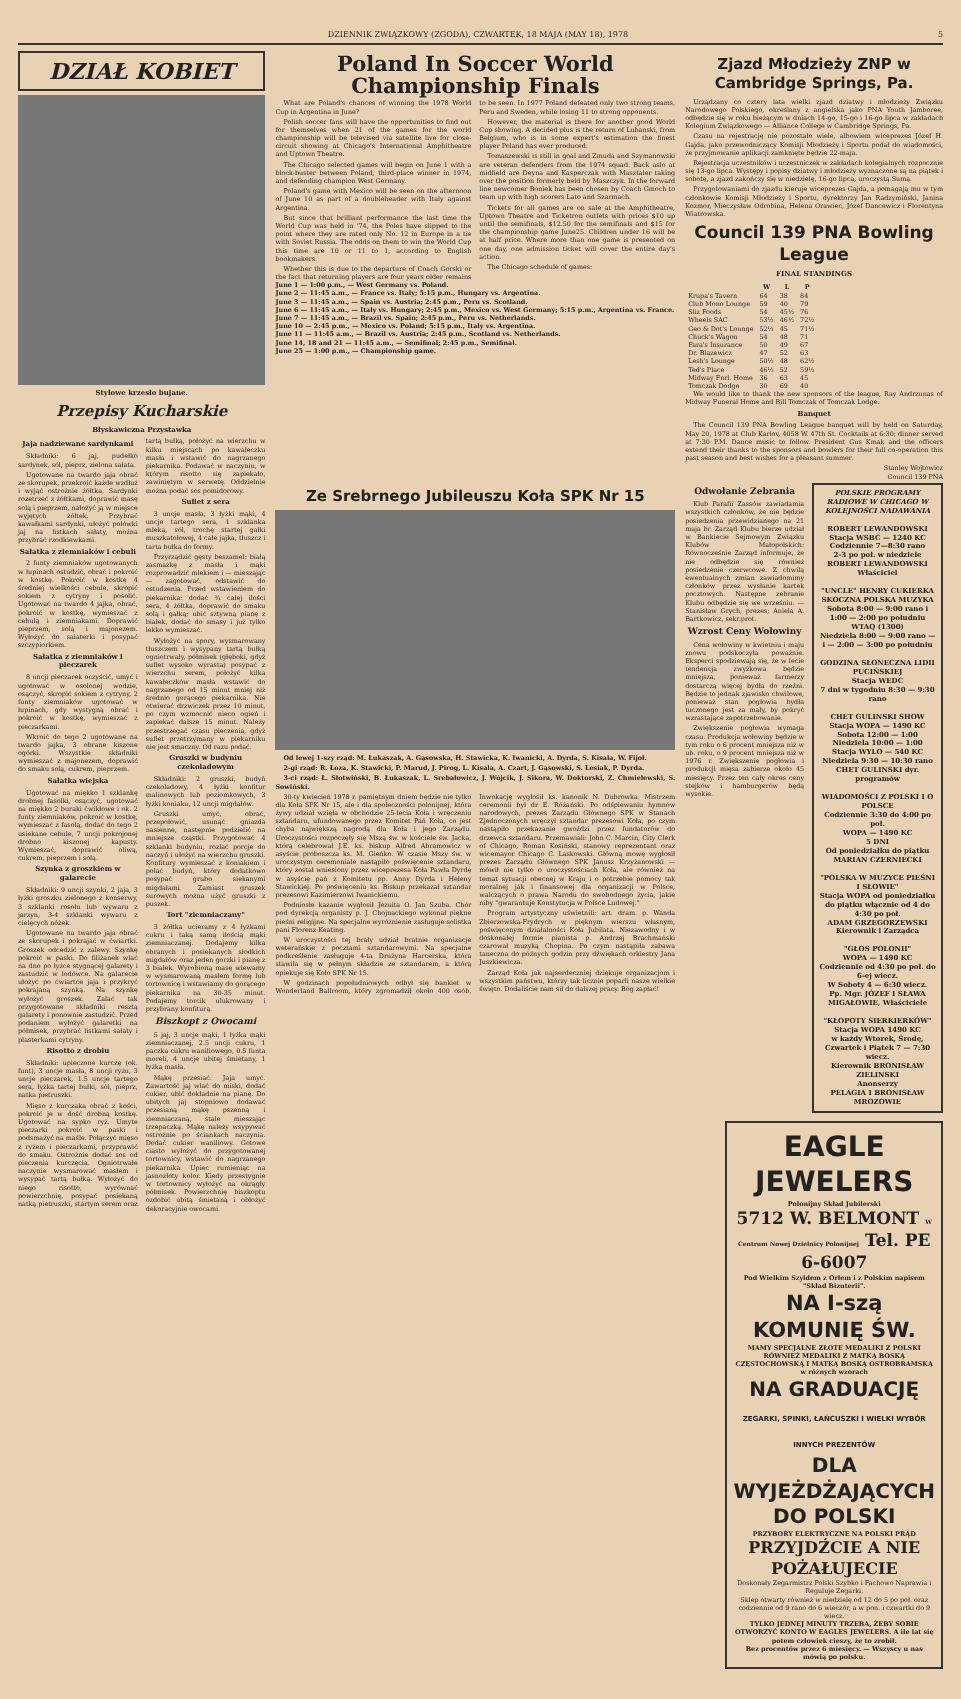DZIENNIK ZWIĄZKOWY (ZGODA), CZWARTEK, 18 MAJA (MAY 18), 1978 5
DZIAŁ KOBIET
Stylowe krzesło bujane.
Przepisy Kucharskie
Błyskawiczna Przystawka
Jaja nadziewane sardynkami
Składniki: 6 jaj, pudełko sardynek, sól, pieprz, zielona sałata.
Ugotowane na twardo jaja obrać ze skorupek, przekroić każde wzdłuż i wyjąć ostrożnie żółtka. Sardynki rozetrzeć z żółtkami, doprawić masę solą i pieprzem, nałożyć ją w miejsce wyjętych żółtek. Przybrać kawałkami sardynki, ułożyć połówki jaj na listkach sałaty, można przybrać rzodkiewkami.
Sałatka z ziemniaków i cebuli
2 funty ziemniaków ugotowanych w łupinach ostudzić, obrać i pokroić w kostkę. Pokroić w kostkę 4 średniej wielkości cebule, skropić sokiem z cytryny i posolić. Ugotować na twardo 4 jajka, obrać, pokroić w kostkę, wymieszać z cebulą i ziemniakami. Doprawić pieprzem, solą i majonezem. Wyłożyć do salaterki i posypać szczypiorkiem.
Sałatka z ziemniaków i pieczarek
8 uncji pieczarek oczyścić, umyć i ugotować w osolonej wodzie, osączyć, skropić sokiem z cytryny, 2 funty ziemniaków ugotować w łupinach, gdy wystygną obrać i pokroić w kostkę, wymieszać z pieczarkami.
Wkroić do tego 2 ugotowane na twardo jajka, 3 obrane kiszone ogórki. Wszystkie składniki wymieszać z majonezem, doprawić do smaku solą, cukrem, pieprzem.
Sałatka wiejska
Ugotować na miękko 1 szklankę drobnej fasolki, osączyć, ugotować na miękko 2 buraki ćwikłowe i ok. 2 funty ziemniaków, pokroić w kostkę, wymieszać z fasolą, dodać do tego 2 usiekane cebule, 7 uncji pokrojonej drobno kiszonej kapusty. Wymieszać, doprawić oliwą, cukrem, pieprzem i solą.
Szynka z groszkiem w galarecie
Składniki: 9 uncji szynki, 2 jaja, 3 łyżki groszku zielonego z konserwy, 3 szklanki rosołu lub wywaru z jarzyn, 3-4 szklanki wywaru z cielęcych nóżek.
Ugotowane na twardo jaja obrać ze skorupek i pokrajać w ćwiartki. Groszek odcedzić z zalewy. Szynkę pokroić w paski. Do filiżanek wlać na dno po łyżce stygnącej galarety i zastudzić w lodówce. Na galarecie ułożyć po ćwiartce jaja i przykryć pokrajaną szynką. Na szynkę wyłożyć groszek. Zalać tak przygotowane składniki resztą galarety i ponownie zastudzić. Przed podaniem wyłożyć galaretki na półmisek, przybrać listkami sałaty i plasterkami cytryny.
Risotto z drobiu
Składniki: upieczone kurczę (ok. funt), 3 uncje masła, 8 uncji ryżu, 3 uncje pieczarek, 1.5 uncje tartego sera, łyżka tartej bułki, sól, pieprz, natka pietruszki.
Mięso z kurczaka obrać z kości, pokroić je w dość drobną kostkę. Ugotować na sypko ryż. Umyte pieczarki pokroić w paski i podsmażyć na maśle. Połączyć mięso z ryżem i pieczarkami, przyprawić do smaku. Ostrożnie dodać sos od pieczenia kurczęcia. Ogniotrwałe naczynie wysmarować masłem i wysypać tartą bułką. Wyłożyć do niego risotto, wyrównać powierzchnię, posypać posiekaną natką pietruszki, startym serem oraz tartą bułką, położyć na wierzchu w kilku miejscach po kawałeczku masła i wstawić do nagrzanego piekarnika. Podawać w naczyniu, w którym risotto się zapiekało, zawiniętym w serwetę. Oddzielnie można podać sos pomidorowy.
Suflet z sera
3 uncje masła, 3 łyżki mąki, 4 uncje tartego sera, 1 szklanka mleka, sól, trochę startej gałki muszkatołowej, 4 całe jajka, tłuszcz i tarta bułka do formy.
Przyrządzić gęsty beszamel: białą zasmażkę z masła i mąki rozprowadzić mlekiem i — mieszając — zagotować, odstawić do ostudzenia. Przed wstawieniem do piekarnika: dodać ¾ całej ilości sera, 4 żółtka, doprawić do smaku solą i gałką; ubić sztywną pianę z białek, dodać do smasy i już tylko lekko wymieszać.
Wyłożyć na spory, wysmarowany tłuszczem i wysypany tartą bułką ogniotrwały, półmisek (głęboki, gdyż suflet wysoko wyrasta) posypać z wierzchu serem, położyć kilka kawałeczków masła wstawić do nagrzanego od 15 minut mniej niż średnio gorącego piekarnika. Nie otwierać drzwiczek przez 10 minut, po czym wzmocnić nieco ogień i zapiekać dalsze 15 minut. Należy przestrzegać czasu pieczenia, gdyż suflet przetrzymany w piekarniku nie jest smaczny. Od razu podać.
Gruszki w budyniu czekoladowym
Składniki: 2 gruszki, budyń czekoladowy, 4 łyżki konfitur malinowych lub poziomkowych, 3 łyżki koniaku, 12 uncji migdałów.
Gruszki umyć, obrać, przepołowić, usunąć gniazda nasienne, następnie podzielić na mniejsze cząstki. Przygotować 4 szklanki budyniu, rozlać porcje do naczyń i ułożyć na wierzchu gruszki. Konfitury wymieszać z koniakiem i polać budyń, który dodatkowo posypać grubo siekanymi migdałami. Zamiast gruszek surowych można użyć gruszki z puszek.
Tort "ziemniaczany"
3 żółtka ucieramy z 4 łyżkami cukru i taką samą ilością mąki ziemniaczanej. Dodajemy kilka obranych i posiekanych słodkich migdałów oraz jeden gorzki i pianę z 3 białek. Wyrobioną masę wlewamy w wysmarowaną masłem formę lub tortownicę i wstawiamy do gorącego piekarnika na 30-35 minut. Podajemy torcik ulukrowany i przybrany konfiturą.
Biszkopt z Owocami
5 jaj, 3 uncje mąki, 1 łyżka mąki ziemniaczanej, 2.5 uncji cukru, 1 paczka cukru waniliowego, 0.5 funta moreli, 4 uncje ubitej śmietany, 1 łyżka masła.
Mąkę przesiać. Jaja umyć. Zawartość jaj wlać do miski, dodać cukier, ubić dokładnie na pianę. Do ubitych jaj stopniowo dodawać przesianą mąkę pszenną i ziemniaczaną, stale mieszając trzepaczką. Mąkę należy wsypywać ostrożnie po ściankach naczynia. Dodać cukier waniliowy. Gotowe ciasto wyłożyć do przygotowanej tortownicy, wstawić do nagrzanego piekarnika. Upiec rumieniąc na jasnozłoty kolor. Kiedy przestygnie w tortownicy wyłożyć na okrągły półmisek. Powierzchnię biszkoptu ozdobić ubitą śmietaną i obłożyć dekoracyjnie owocami.
Poland In Soccer World Championship Finals
What are Poland's chances of winning the 1978 World Cup in Argentina in June?
Polish soccer fans will have the opportunities to find out for themselves when 21 of the games for the world championship will be televised via satellite live for close-circuit showing at Chicago's International Amphitheatre and Uptown Theatre.
The Chicago selected games will begin on June 1 with a block-buster between Poland, third-place winner in 1974, and defending champion West Germany.
Poland's game with Mexico will be seen on the afternoon of June 10 as part of a doubleheader with Italy against Argentina.
But since that brilliant performance the last time the World Cup was held in '74, the Poles have slipped to the point where they are rated only No. 12 in Europe in a tie with Soviet Russia. The odds on them to win the World Cup this time are 10 or 11 to 1, according to English bookmakers.
Whether this is due to the departure of Coach Gorski or the fact that returning players are four years older remains to be seen. In 1977 Poland defeated only two strong teams, Peru and Sweden, while losing 11 to strong opponents.
However, the material is there for another good World Cup showing. A decided plus is the return of Lubanski, from Belgium, who is in some expert's estimation the finest player Poland has ever produced.
Tomaszewski is still in goal and Zmuda and Szymanowski are veteran defenders from the 1974 squad. Back aslo at midfield are Deyna and Kasperczak with Masztaler taking over the position formerly held by Maszczyk. In the forward line newcomer Boniek has been chosen by Coach Gmoch to team up with high scorers Lato and Szarmach.
Tickets for all games are on sale at the Amphitheatre, Uptown Theatre and Ticketron outlets with prices $10 up until the semifinals, $12.50 for the semifinals and $15 for the championship game June25. Children under 16 will be at half price. Where more than one game is presented on one day, one admission ticket will cover the entire day's action.
The Chicago schedule of games:
June 1 — 1:00 p.m., — West Germany vs. Poland.
June 2 — 11:45 a.m., — France vs. Italy; 5:15 p.m., Hungary vs. Argentina.
June 3 — 11:45 a.m., — Spain vs. Austria; 2:45 p.m., Peru vs. Scotland.
June 6 — 11:45 a.m., — Italy vs. Hungary; 2:45 p.m., Mexico vs. West Germany; 5:15 p.m., Argentina vs. France.
June 7 — 11:45 a.m., — Brazil vs. Spain; 2:45 p.m., Peru vs. Netherlands.
June 10 — 2:45 p.m., — Mexico vs. Poland; 5:15 p.m., Italy vs. Argentina.
June 11 — 11:45 a.m., — Brazil vs. Austria; 2:45 p.m., Scotland vs. Netherlands.
June 14, 18 and 21 — 11:45 a.m., — Semifinal; 2:45 p.m., Semifinal.
June 25 — 1:00 p.m., — Championship game.
Zjazd Młodzieży ZNP w Cambridge Springs, Pa.
Urządzany co cztery lata wielki zjazd dziatwy i młodzieży Związku Narodowego Polskiego, określany z angielska jako PNA Youth Jamboree, odbędzie się w roku bieżącym w dniach 14-go, 15-go i 16-go lipca w zakładach Kolegium Związkowego — Alliance College w Cambridge Springs, Pa.
Czasu na rejestrację nie pozostało wiele, albowiem wiceprezes Józef H. Gajda, jako przewodniczący Komisji Młodzieży i Sportu podał do wiadomości, że przyjmowanie aplikacji zamknięte będzie 22-maja.
Rejestracja uczestników i uczestniczek w zakładach kolegialnych rozpocznie się 13-go lipca. Występy i popisy dziatwy i młodzieży wyznaczone są na piątek i sobotę, a zjazd zakończy się w niedzielę, 16-go lipca, uroczystą Sumą.
Przygotowaniami do zjazdu kieruje wiceprezes Gajda, a pomagają mu w tym członkowie Komisji Młodzieży i Sportu, dyrektorzy Jan Radzymiński, Janina Kozmor, Mieczysław Odrobina, Helena Orawiec, Józef Dancewicz i Florentyna Wiatrowska.
Council 139 PNA Bowling League
FINAL STANDINGS
| | W | L | P |
| --- | --- | --- | --- |
| Krupa's Tavern | 64 | 38 | 84 |
| Club Mono Lounge | 59 | 40 | 79 |
| Sliz Foods | 54 | 45½ | 76 |
| Wheels SAC | 53½ | 46½ | 72½ |
| Geo & Dot's Lounge | 52½ | 45 | 71½ |
| Chuck's Wagon | 54 | 48 | 71 |
| Fara's Insurance | 50 | 49 | 67 |
| Dr. Blazewicz | 47 | 52 | 63 |
| Lesh's Lounge | 50½ | 48 | 62½ |
| Ted's Place | 46½ | 52 | 59½ |
| Midway Fnrl. Home | 36 | 63 | 45 |
| Tomczak Dodge | 30 | 69 | 40 |
We would like to thank the new sponsors of the league, Ray Andrzunas of Midway Funeral Home and Bill Tomczak of Tomczak Lodge.
Banquet
The Council 139 PNA Bowling League banquet will by held on Saturday, May 20, 1978 at Club Karlov, 4058 W. 47th St. Cocktails at 6:30; dinner served at 7:30 P.M. Dance music to follow. President Gus Kmak and the officers extend their thanks to the sponsors and bowlers for their full co-operation this past season and best wishes for a pleasant summer.
Stanley Wojtowicz
Council 139 PNA
Ze Srebrnego Jubileuszu Koła SPK Nr 15
Od lewej 1-szy rząd: M. Łukaszak, A. Gąsowska, H. Stawicka, K. Iwanicki, A. Dyrda, S. Kisala, W. Fijoł.
2-gi rząd: R. Łoza, K. Stawicki, P. Marud, J. Pirog, L. Kisala, A. Czart, J. Gąsowski, S. Lesiak, P. Dyrda.
3-ci rząd: Ł. Słotwiński, B. Łukaszak, L. Srebałowicz, J. Wójcik, J. Sikora, W. Doktorski, Z. Chmielewski, S. Sowiński.
30-ty kwiecień 1978 r. pamiętnym dniem będzie nie tylko dla Koła SPK Nr 15, ale i dla społeczności polonijnej, która żywy udział wzięła w obchodzie 25-lecia Koła i wręczeniu sztandaru, ufundowanego przez Komitet Pań Koła, co jest chyba największą nagrodą dla Koła i jego Zarządu. Uroczystości rozpoczęły się Mszą św. w kościele św. Jacka, którą celebrował J.E. ks. biskup Alfred Abramowicz w asyście proboszcza ks. M. Gieńko. W czasie Mszy św. w uroczystym ceremoniale nastąpiło poświęcenie sztandaru, który został wniesiony przez wiceprezesa Koła Pawła Dyrdę w asyście pań z Komitetu pp. Anny Dyrda i Heleny Stawickiej. Po poświęceniu ks. Biskup przekazał sztandar prezesowi Kazimierzowi Iwanickiemu.
Podniosłe kazanie wygłosił Jezuita O. Jan Szuba. Chór pod dyrekcją organisty p. J. Chojnackiego wykonał piękne pieśni religijne. Na specjalne wyróżnienie zasługuje solistka pani Florenz Keating.
W uroczystości tej brały udział bratnie organizacje weterańskie z pocztami sztandarowymi. Na specjalne podkreślenie zasługuje 4-ta Drużyna Harcerska, która stawiła się w pełnym składzie ze sztandarem, a którą opiekuje się Koło SPK Nr 15.
W godzinach popołudniowych odbył się bankiet w Wonderland Ballroom, który zgromadził około 400 osób. Inwokację wygłosił ks. kanonik N. Dubrowka. Mistrzem ceremonii był dr E. Różański. Po odśpiewaniu hymnów narodowych, prezes Zarządu Głównego SPK w Stanach Zjednoczonych wręczył sztandar prezesowi Koła, po czym nastąpiło przekazanie gwoździ przez fundatorów do drzewca sztandaru. Przemawiali: John C. Marcin, City Clerk of Chicago, Roman Kosiński, stanowy reprezentant oraz wicemayor Chicago C. Laskowski. Główną mowę wygłosił prezes Zarządu Głównego SPK Janusz Krzyżanowski — mówił nie tylko o uroczystościach Koła, ale również na temat sytuacji obecnej w Kraju i o potrzebie pomocy tak moralnej jak i finansowej dla organizacji w Polsce, walczących o prawa Narodu do swobodnego życia, jakie niby "gwarantuje Konstytucja w Polsce Ludowej."
Program artystyczny uświetnili: art. dram. p. Wanda Zbierzowska-Frydrych w pięknym wierszu własnym, poświęconym działalności Koła Jubilata. Niezawodny i w doskonałej formie pianista p. Andrzej Brachmański czarował muzyką Chopina. Po czym nastąpiła zabawa taneczna do późnych godzin przy dźwiękach orkiestry Jana Juszkiewicza.
Zarząd Koła jak najserdeczniej dziękuje organizacjom i wszystkim państwu, którzy tak licznie poparli nasze wielkie święto. Dodaliście nam sił do dalszej pracy. Bóg zapłać!
Odwołanie Zebrania
Klub Parafii Zassów zawiadamia wszystkich członków, że nie będzie posiedzenia przewidzianego na 21 maja br. Zarząd Klubu bierze udział w Bankiecie Sejmowym Związku Klubów Małopolskich: Równocześnie Zarząd informuje, że nie odbędzie się również posiedzenie czerwcowe. Z chwilą ewentualnych zmian zawiadomimy członków przez wysłanie kartek pocztowych. Następne zebranie Klubu odbędzie się we wrześniu. — Stanisław Grych, prezes; Aniela A. Bartkowicz, sekr.prot.
Wzrost Ceny Wołowiny
Cena wołowiny w kwietniu i maju znowu podskoczyła poważnie. Eksperci spodziewają się, że w lecie tendencja zwyżkowa będzie mniejsza, ponieważ farmerzy dostarczą więcej bydła do rzeźni. Będzie to jednak zjawisko chwilowe, ponieważ stan pogłowia bydła tuczonego jest za mały, by pokryć wzrastające zapotrzebowanie.
Zwiększenie pogłowia wymaga czasu. Produkcja wołowiny będzie w tym roku o 6 procent mniejsza niż w ub. roku, o 9 procent mniejsza niż w 1976 r. Zwiększenie pogłowia i produkcji mięsa zabierze około 45 miesięcy. Przez ten cały okres ceny stejków i hamburgerów będą wysokie.
POLSKIE PROGRAMY RADIOWE W CHICAGO W KOLEJNOŚCI NADAWANIA
ROBERT LEWANDOWSKI
Stacja WSBC — 1240 KC
Codziennie 7—8:30 rano
2-3 po poł. w niedziele
ROBERT LEWANDOWSKI Właściciel
"UNCLE" HENRY CUKIERKA
SKOCZNA POLSKA MUZYKA
Sobota 8:00 — 9:00 rano i 1:00 — 2:00 po południu
WTAQ (1300)
Niedziela 8:00 — 9:00 rano — i — 2:00 — 3:00 po południu
GODZINA SŁONECZNA LIDII PUCIŃSKIEJ
Stacja WEDC
7 dni w tygodniu 8:30 — 9:30 rano
CHET GULINSKI SHOW
Stacja WOPA — 1490 KC
Sobota 12:00 — 1:00
Niedziela 10:00 — 1:00
Stacja WYLO — 540 KC
Niedziela 9:30 — 10:30 rano
CHET GULINSKI dyr. programów
WIADOMOŚCI Z POLSKI I O POLSCE
Codziennie 3:30 do 4:00 po poł.
WOPA — 1490 KC
5 DNI
Od poniedziałku do piątku
MARIAN CZERNIECKI
"POLSKA W MUZYCE PIEŚNI I SŁOWIE"
Stacja WOPA od poniedziałku do piątku włącznie od 4 do 4:30 po poł.
ADAM GRZEGORZEWSKI Kierownik i Zarządca
"GŁOS POLONII"
WOPA — 1490 KC
Codziennie od 4:30 po poł. do 6-ej wiecz.
W Soboty 4 — 6:30 wiecz.
Pp. Mgr. JÓZEF I SŁAWA MIGAŁOWIE, Właściciele
"KŁOPOTY SIERKIERKÓW"
Stacja WOPA 1490 KC
w każdy Wtorek, Środę, Czwartek i Piątek 7 — 7:30 wiecz.
Kierownik BRONISŁAW ZIELINSKI
Anonserzy
PELAGIA I BRONISŁAW MROZOWIE
EAGLE JEWELERS
Polonijny Skład Jubilerski
5712 W. BELMONT W Centrum Nowej Dzielnicy Polonijnej Tel. PE 6-6007
Pod Wielkim Szyldem z Orłem i z Polskim napisem "Skład Bizuterii".
NA I-szą KOMUNIĘ ŚW.
MAMY SPECJALNE ZŁOTE MEDALIKI Z POLSKI
RÓWNIEŻ MEDALIKI Z MATKĄ BOSKĄ CZĘSTOCHOWSKĄ I MATKĄ BOSKĄ OSTROBRAMSKĄ
w różnych wzorach
NA GRADUACJĘ ZEGARKI, SPINKI, ŁAŃCUSZKI I WIELKI WYBÓR INNYCH PREZENTÓW
DLA WYJEŻDŻAJĄCYCH DO POLSKI
PRZYBORY ELEKTRYCZNE NA POLSKI PRĄD
PRZYJDŹCIE A NIE POŻAŁUJECIE
Doskonały Zegarmistrz Polski Szybko i Fachowo Naprawia i Reguluje Zegarki.
Sklep otwarty również w niedzielę od 12 do 5 po poł. oraz codziennie od 9 rano do 6 wieczór, a w pon. i czwartki do 9 wiecz.
TYLKO JEDNEJ MINUTY TRZEBA, ŻEBY SOBIE OTWORZYĆ KONTO W EAGLES JEWELERS. A ile lat się potem człowiek cieszy, że to zrobił.
Bez procentów przez 6 miesięcy. — Wszyscy u nas mówią po polsku.